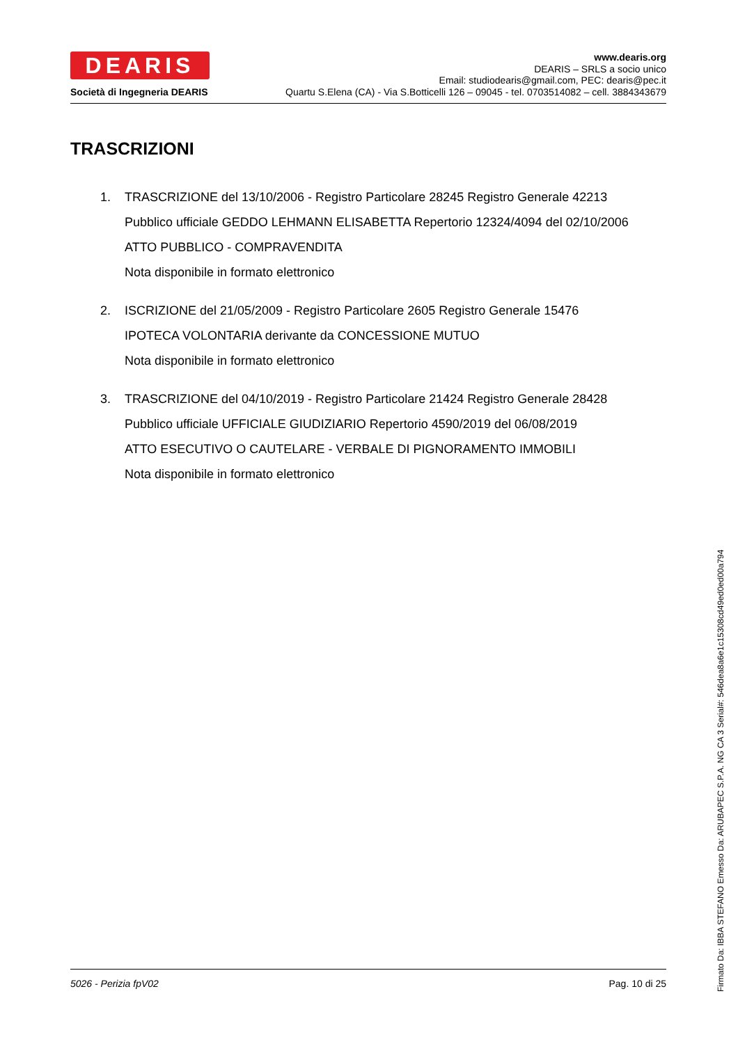DEARIS
Società di Ingegneria DEARIS
www.dearis.org
DEARIS – SRLS a socio unico
Email: studiodearis@gmail.com, PEC: dearis@pec.it
Quartu S.Elena (CA) - Via S.Botticelli 126 – 09045 - tel. 0703514082 – cell. 3884343679
TRASCRIZIONI
1. TRASCRIZIONE del 13/10/2006 - Registro Particolare 28245 Registro Generale 42213
Pubblico ufficiale GEDDO LEHMANN ELISABETTA Repertorio 12324/4094 del 02/10/2006
ATTO PUBBLICO - COMPRAVENDITA
Nota disponibile in formato elettronico
2. ISCRIZIONE del 21/05/2009 - Registro Particolare 2605 Registro Generale 15476
IPOTECA VOLONTARIA derivante da CONCESSIONE MUTUO
Nota disponibile in formato elettronico
3. TRASCRIZIONE del 04/10/2019 - Registro Particolare 21424 Registro Generale 28428
Pubblico ufficiale UFFICIALE GIUDIZIARIO Repertorio 4590/2019 del 06/08/2019
ATTO ESECUTIVO O CAUTELARE - VERBALE DI PIGNORAMENTO IMMOBILI
Nota disponibile in formato elettronico
5026 - Perizia fpV02 Pag. 10 di 25
Firmato Da: IBBA STEFANO Emesso Da: ARUBAPEC S.P.A. NG CA 3 Serial#: 546dea8a6e1c15308cd49ed0ed00a794